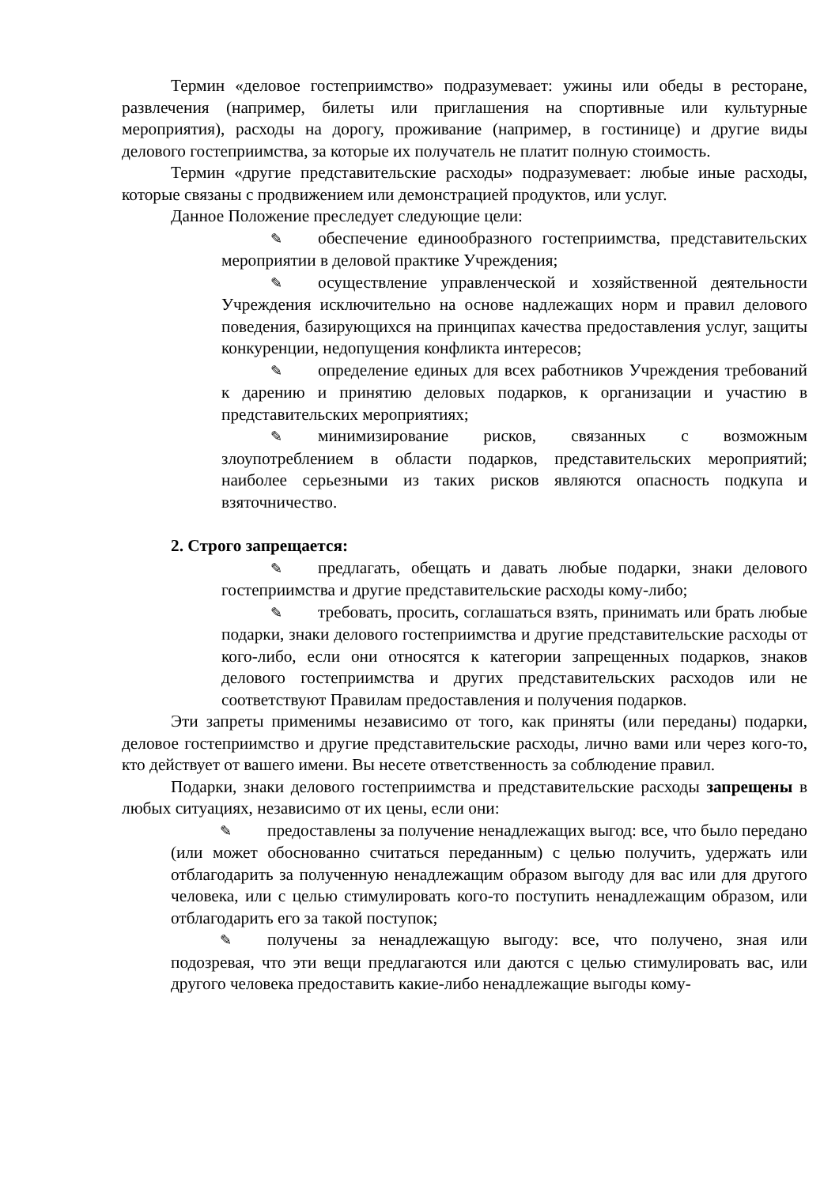Термин «деловое гостеприимство» подразумевает: ужины или обеды в ресторане, развлечения (например, билеты или приглашения на спортивные или культурные мероприятия), расходы на дорогу, проживание (например, в гостинице) и другие виды делового гостеприимства, за которые их получатель не платит полную стоимость.
Термин «другие представительские расходы» подразумевает: любые иные расходы, которые связаны с продвижением или демонстрацией продуктов, или услуг.
Данное Положение преследует следующие цели:
✎ обеспечение единообразного гостеприимства, представительских мероприятии в деловой практике Учреждения;
✎ осуществление управленческой и хозяйственной деятельности Учреждения исключительно на основе надлежащих норм и правил делового поведения, базирующихся на принципах качества предоставления услуг, защиты конкуренции, недопущения конфликта интересов;
✎ определение единых для всех работников Учреждения требований к дарению и принятию деловых подарков, к организации и участию в представительских мероприятиях;
✎ минимизирование рисков, связанных с возможным злоупотреблением в области подарков, представительских мероприятий; наиболее серьезными из таких рисков являются опасность подкупа и взяточничество.
2. Строго запрещается:
✎ предлагать, обещать и давать любые подарки, знаки делового гостеприимства и другие представительские расходы кому-либо;
✎ требовать, просить, соглашаться взять, принимать или брать любые подарки, знаки делового гостеприимства и другие представительские расходы от кого-либо, если они относятся к категории запрещенных подарков, знаков делового гостеприимства и других представительских расходов или не соответствуют Правилам предоставления и получения подарков.
Эти запреты применимы независимо от того, как приняты (или переданы) подарки, деловое гостеприимство и другие представительские расходы, лично вами или через кого-то, кто действует от вашего имени. Вы несете ответственность за соблюдение правил.
Подарки, знаки делового гостеприимства и представительские расходы запрещены в любых ситуациях, независимо от их цены, если они:
✎ предоставлены за получение ненадлежащих выгод: все, что было передано (или может обоснованно считаться переданным) с целью получить, удержать или отблагодарить за полученную ненадлежащим образом выгоду для вас или для другого человека, или с целью стимулировать кого-то поступить ненадлежащим образом, или отблагодарить его за такой поступок;
✎ получены за ненадлежащую выгоду: все, что получено, зная или подозревая, что эти вещи предлагаются или даются с целью стимулировать вас, или другого человека предоставить какие-либо ненадлежащие выгоды кому-